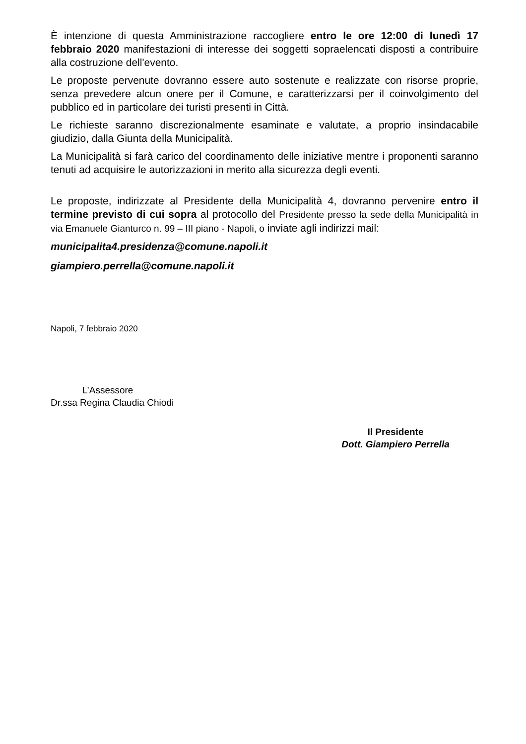È intenzione di questa Amministrazione raccogliere entro le ore 12:00 di lunedì 17 febbraio 2020 manifestazioni di interesse dei soggetti sopraelencati disposti a contribuire alla costruzione dell'evento.
Le proposte pervenute dovranno essere auto sostenute e realizzate con risorse proprie, senza prevedere alcun onere per il Comune, e caratterizzarsi per il coinvolgimento del pubblico ed in particolare dei turisti presenti in Città.
Le richieste saranno discrezionalmente esaminate e valutate, a proprio insindacabile giudizio, dalla Giunta della Municipalità.
La Municipalità si farà carico del coordinamento delle iniziative mentre i proponenti saranno tenuti ad acquisire le autorizzazioni in merito alla sicurezza degli eventi.
Le proposte, indirizzate al Presidente della Municipalità 4, dovranno pervenire entro il termine previsto di cui sopra al protocollo del Presidente presso la sede della Municipalità in via Emanuele Gianturco n. 99 – III piano - Napoli, o inviate agli indirizzi mail:
municipalita4.presidenza@comune.napoli.it
giampiero.perrella@comune.napoli.it
Napoli, 7 febbraio 2020
L’Assessore
Dr.ssa Regina Claudia Chiodi
Il Presidente
Dott. Giampiero Perrella